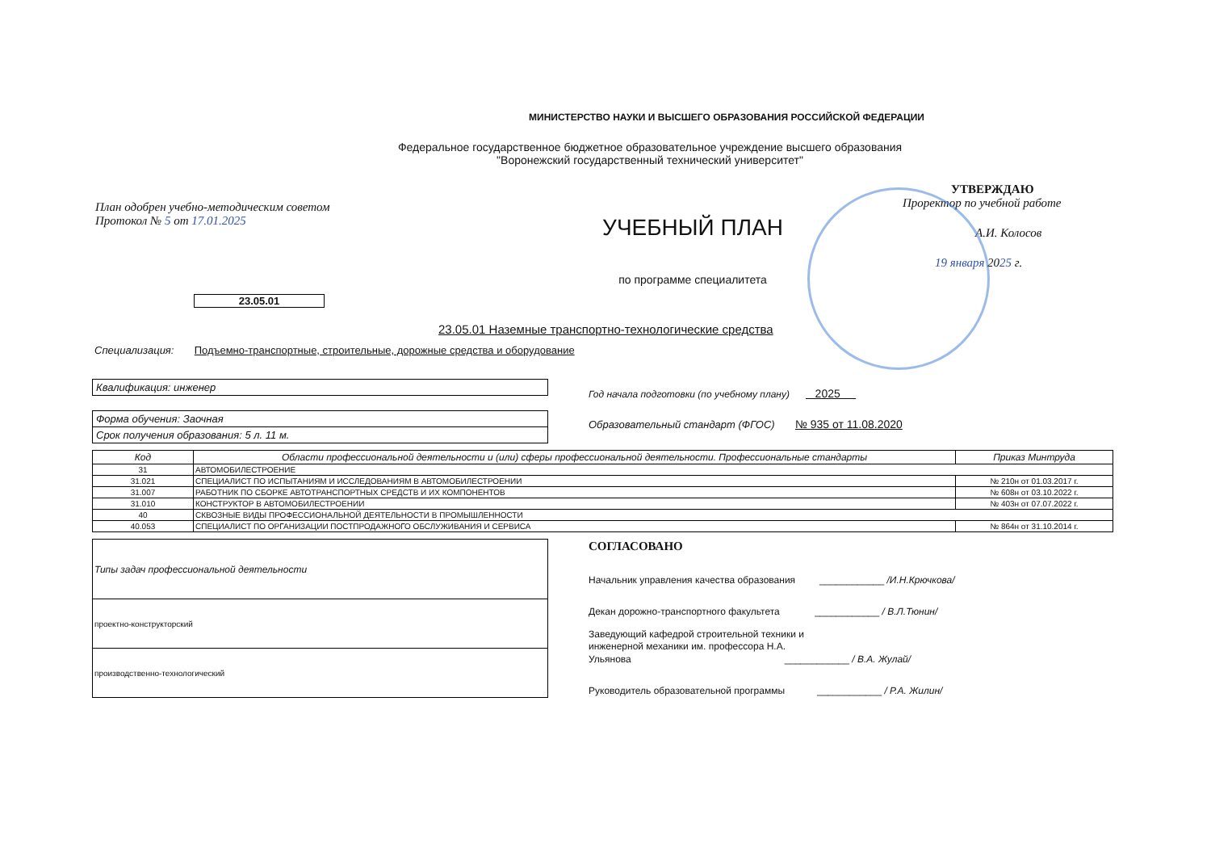МИНИСТЕРСТВО НАУКИ И ВЫСШЕГО ОБРАЗОВАНИЯ РОССИЙСКОЙ ФЕДЕРАЦИИ
Федеральное государственное бюджетное образовательное учреждение высшего образования
"Воронежский государственный технический университет"
План одобрен учебно-методическим советом
Протокол № 5 от 17.01.2025
УЧЕБНЫЙ ПЛАН
по программе специалитета
УТВЕРЖДАЮ
Проректор по учебной работе
А.И. Колосов
19 января 2025 г.
23.05.01
23.05.01 Наземные транспортно-технологические средства
Специализация: Подъемно-транспортные, строительные, дорожные средства и оборудование
Квалификация: инженер
Форма обучения: Заочная
Срок получения образования: 5 л. 11 м.
Год начала подготовки (по учебному плану) 2025
Образовательный стандарт (ФГОС) № 935 от 11.08.2020
| Код | Области профессиональной деятельности и (или) сферы профессиональной деятельности. Профессиональные стандарты | Приказ Минтруда |
| --- | --- | --- |
| 31 | АВТОМОБИЛЕСТРОЕНИЕ | |
| 31.021 | СПЕЦИАЛИСТ ПО ИСПЫТАНИЯМ И ИССЛЕДОВАНИЯМ В АВТОМОБИЛЕСТРОЕНИИ | № 210н от 01.03.2017 г. |
| 31.007 | РАБОТНИК ПО СБОРКЕ АВТОТРАНСПОРТНЫХ СРЕДСТВ И ИХ КОМПОНЕНТОВ | № 608н от 03.10.2022 г. |
| 31.010 | КОНСТРУКТОР В АВТОМОБИЛЕСТРОЕНИИ | № 403н от 07.07.2022 г. |
| 40 | СКВОЗНЫЕ ВИДЫ ПРОФЕССИОНАЛЬНОЙ ДЕЯТЕЛЬНОСТИ В ПРОМЫШЛЕННОСТИ | |
| 40.053 | СПЕЦИАЛИСТ ПО ОРГАНИЗАЦИИ ПОСТПРОДАЖНОГО ОБСЛУЖИВАНИЯ И СЕРВИСА | № 864н от 31.10.2014 г. |
| Типы задач профессиональной деятельности |
| проектно-конструкторский |
| производственно-технологический |
СОГЛАСОВАНО
Начальник управления качества образования ____________ /И.Н.Крючкова/
Декан дорожно-транспортного факультета ____________ / В.Л.Тюнин/
Заведующий кафедрой строительной техники и
инженерной механики им. профессора Н.А.
Ульянова ____________ / В.А. Жулай/
Руководитель образовательной программы ____________ / Р.А. Жилин/